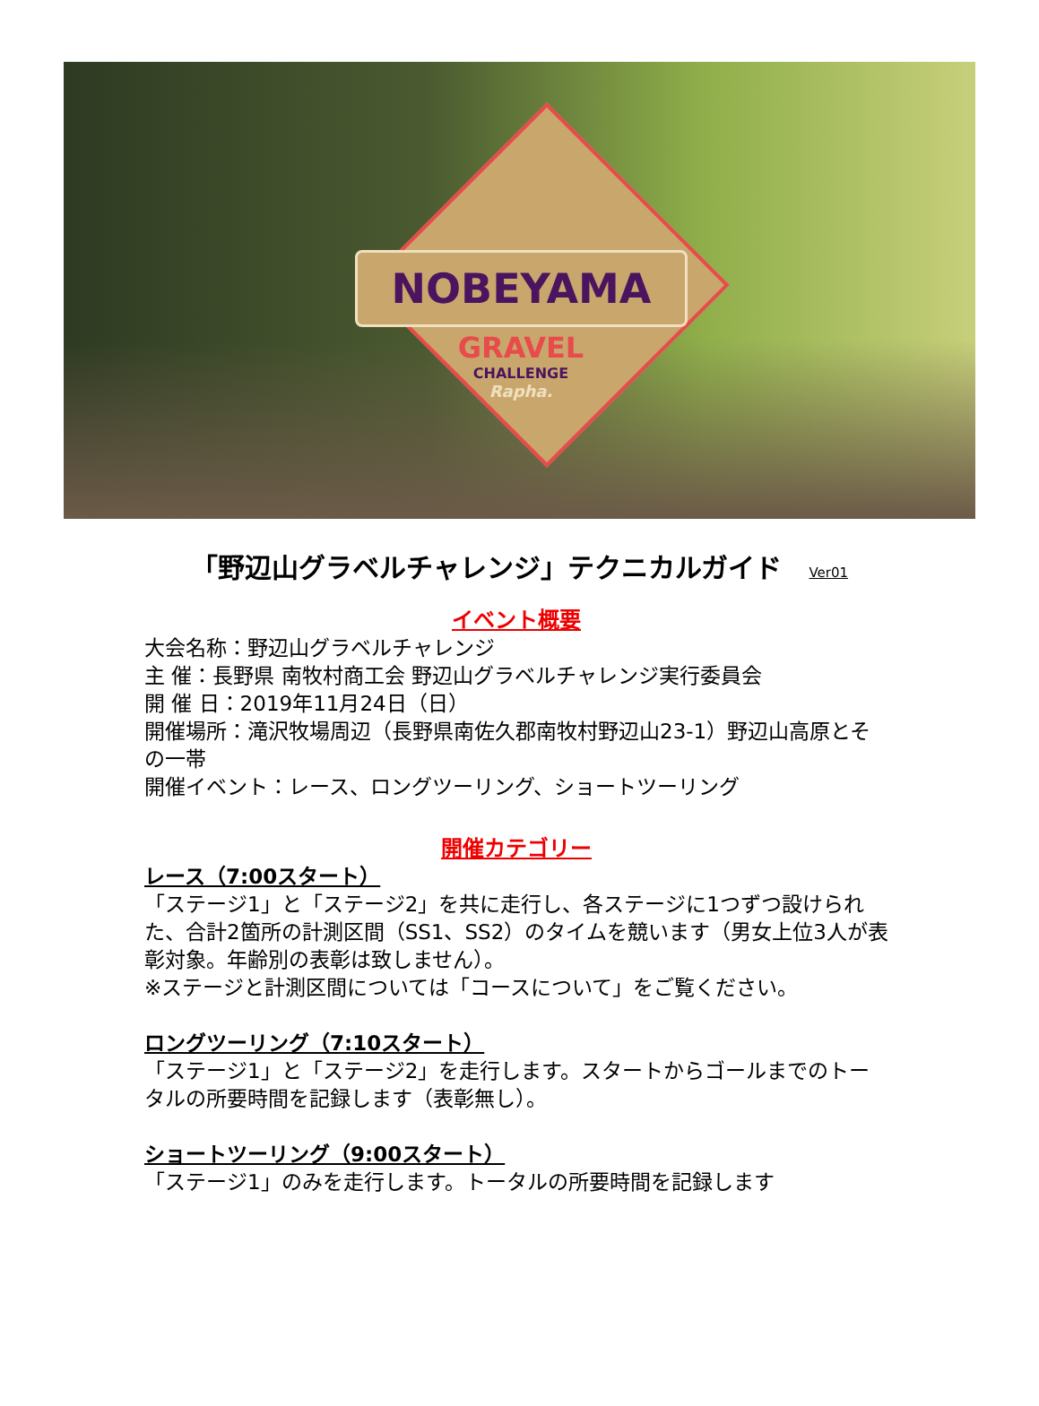NOBEYAMA
GRAVEL
CHALLENGE
Rapha.
「野辺山グラベルチャレンジ」テクニカルガイド Ver01
イベント概要
大会名称：野辺山グラベルチャレンジ
主 催：長野県 南牧村商工会 野辺山グラベルチャレンジ実行委員会
開 催 日：2019年11月24日（日）
開催場所：滝沢牧場周辺（長野県南佐久郡南牧村野辺山23-1）野辺山高原とその一帯
開催イベント：レース、ロングツーリング、ショートツーリング
開催カテゴリー
レース（7:00スタート）
「ステージ1」と「ステージ2」を共に走行し、各ステージに1つずつ設けられた、合計2箇所の計測区間（SS1、SS2）のタイムを競います（男女上位3人が表彰対象。年齢別の表彰は致しません）。
※ステージと計測区間については「コースについて」をご覧ください。
ロングツーリング（7:10スタート）
「ステージ1」と「ステージ2」を走行します。スタートからゴールまでのトータルの所要時間を記録します（表彰無し）。
ショートツーリング（9:00スタート）
「ステージ1」のみを走行します。トータルの所要時間を記録します